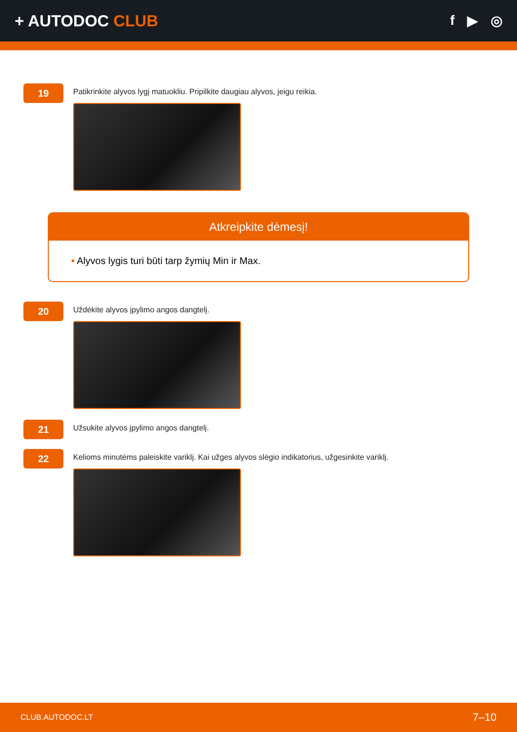+ AUTODOC CLUB
f ▶ ◎
19
Patikrinkite alyvos lygį matuokliu. Pripilkite daugiau alyvos, jeigu reikia.
Atkreipkite dėmesį!
• Alyvos lygis turi būti tarp žymių Min ir Max.
20
Uždėkite alyvos įpylimo angos dangtelį.
21
Užsukite alyvos įpylimo angos dangtelį.
22
Kelioms minutėms paleiskite variklį. Kai užges alyvos slėgio indikatorius, užgesinkite variklį.
CLUB.AUTODOC.LT 7–10